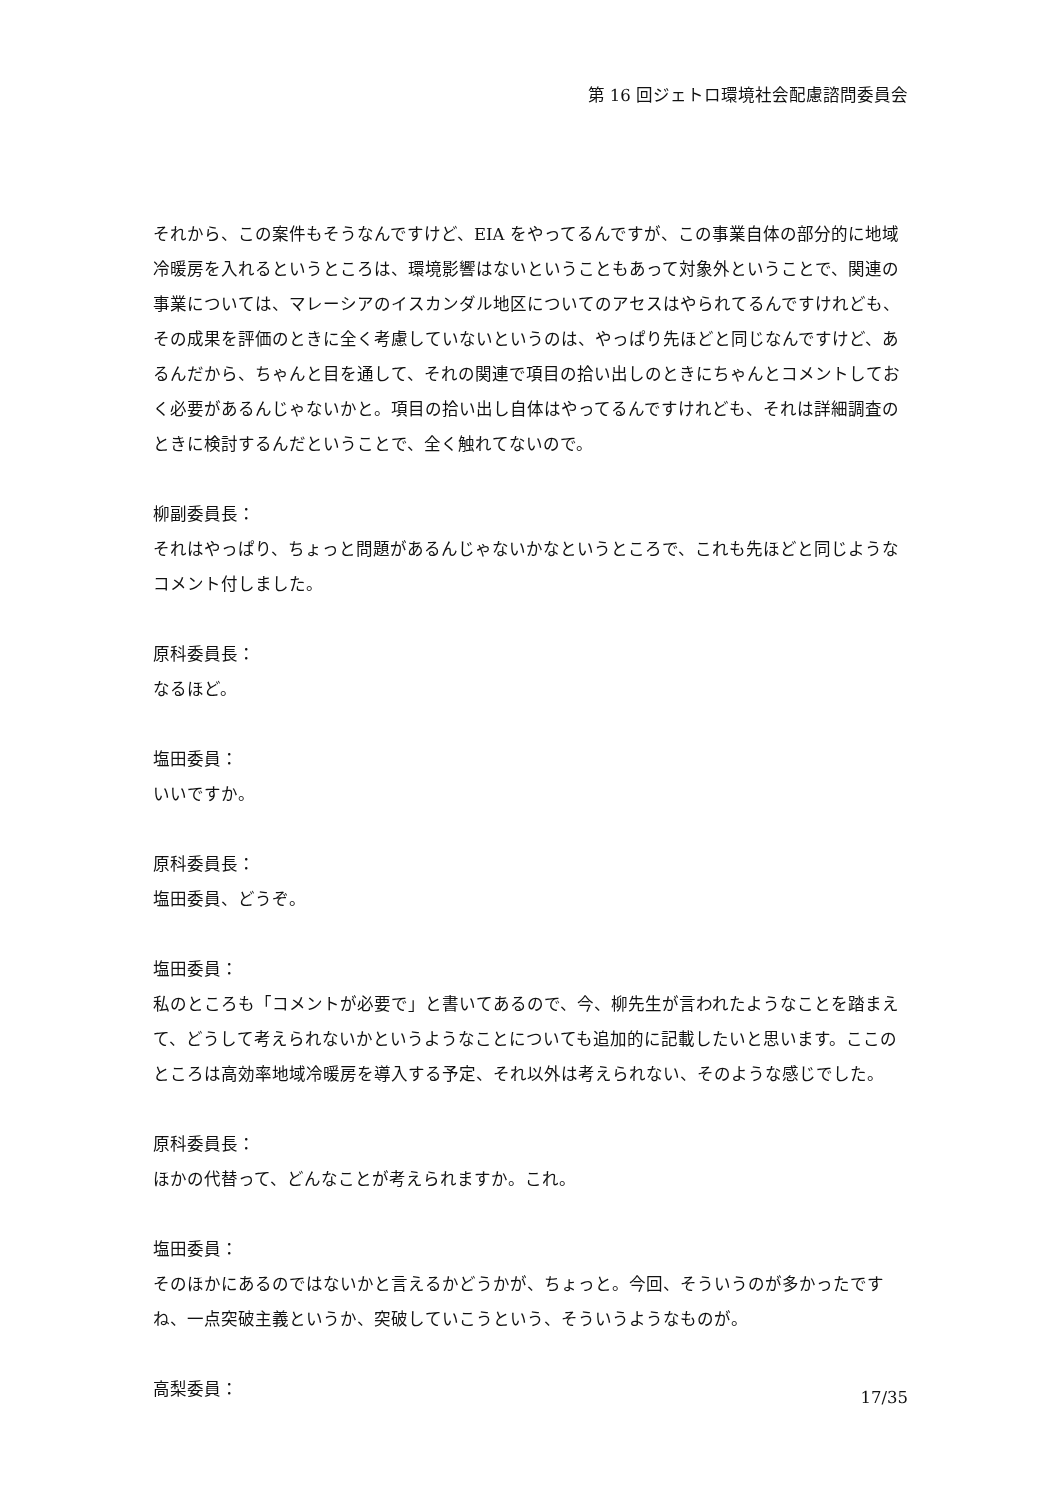第 16 回ジェトロ環境社会配慮諮問委員会
それから、この案件もそうなんですけど、EIA をやってるんですが、この事業自体の部分的に地域冷暖房を入れるというところは、環境影響はないということもあって対象外ということで、関連の事業については、マレーシアのイスカンダル地区についてのアセスはやられてるんですけれども、その成果を評価のときに全く考慮していないというのは、やっぱり先ほどと同じなんですけど、あるんだから、ちゃんと目を通して、それの関連で項目の拾い出しのときにちゃんとコメントしておく必要があるんじゃないかと。項目の拾い出し自体はやってるんですけれども、それは詳細調査のときに検討するんだということで、全く触れてないので。
柳副委員長：
それはやっぱり、ちょっと問題があるんじゃないかなというところで、これも先ほどと同じようなコメント付しました。
原科委員長：
なるほど。
塩田委員：
いいですか。
原科委員長：
塩田委員、どうぞ。
塩田委員：
私のところも「コメントが必要で」と書いてあるので、今、柳先生が言われたようなことを踏まえて、どうして考えられないかというようなことについても追加的に記載したいと思います。ここのところは高効率地域冷暖房を導入する予定、それ以外は考えられない、そのような感じでした。
原科委員長：
ほかの代替って、どんなことが考えられますか。これ。
塩田委員：
そのほかにあるのではないかと言えるかどうかが、ちょっと。今回、そういうのが多かったですね、一点突破主義というか、突破していこうという、そういうようなものが。
高梨委員：
17/35